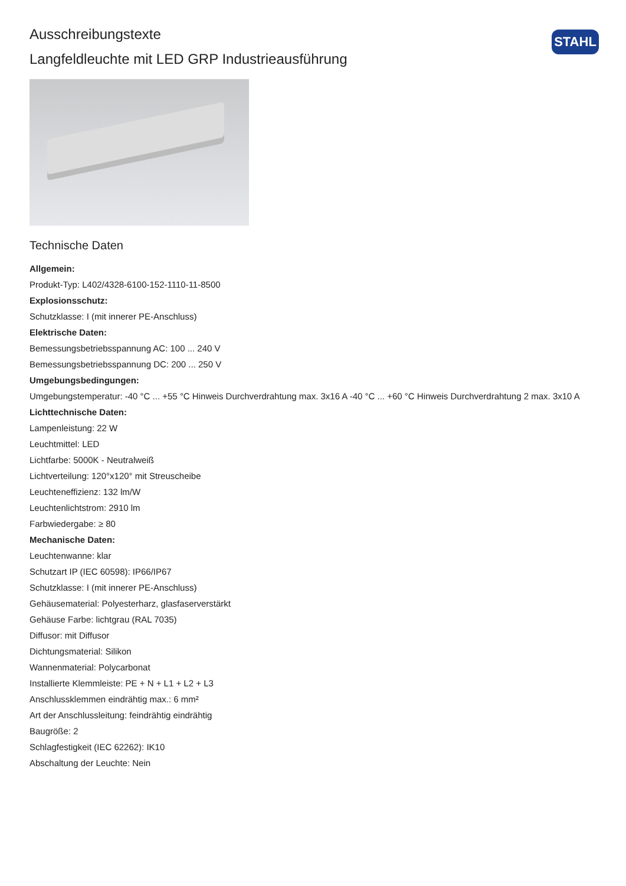STAHL
Ausschreibungstexte
Langfeldleuchte mit LED GRP Industrieausführung
Technische Daten
Allgemein:
Produkt-Typ: L402/4328-6100-152-1110-11-8500
Explosionsschutz:
Schutzklasse: I (mit innerer PE-Anschluss)
Elektrische Daten:
Bemessungsbetriebsspannung AC: 100 ... 240 V
Bemessungsbetriebsspannung DC: 200 ... 250 V
Umgebungsbedingungen:
Umgebungstemperatur: -40 °C ... +55 °C Hinweis Durchverdrahtung max. 3x16 A -40 °C ... +60 °C Hinweis Durchverdrahtung 2 max. 3x10 A
Lichttechnische Daten:
Lampenleistung: 22 W
Leuchtmittel: LED
Lichtfarbe: 5000K - Neutralweiß
Lichtverteilung: 120°x120° mit Streuscheibe
Leuchteneffizienz: 132 lm/W
Leuchtenlichtstrom: 2910 lm
Farbwiedergabe: ≥ 80
Mechanische Daten:
Leuchtenwanne: klar
Schutzart IP (IEC 60598): IP66/IP67
Schutzklasse: I (mit innerer PE-Anschluss)
Gehäusematerial: Polyesterharz, glasfaserverstärkt
Gehäuse Farbe: lichtgrau (RAL 7035)
Diffusor: mit Diffusor
Dichtungsmaterial: Silikon
Wannenmaterial: Polycarbonat
Installierte Klemmleiste: PE + N + L1 + L2 + L3
Anschlussklemmen eindrähtig max.: 6 mm²
Art der Anschlussleitung: feindrähtig eindrähtig
Baugröße: 2
Schlagfestigkeit (IEC 62262): IK10
Abschaltung der Leuchte: Nein